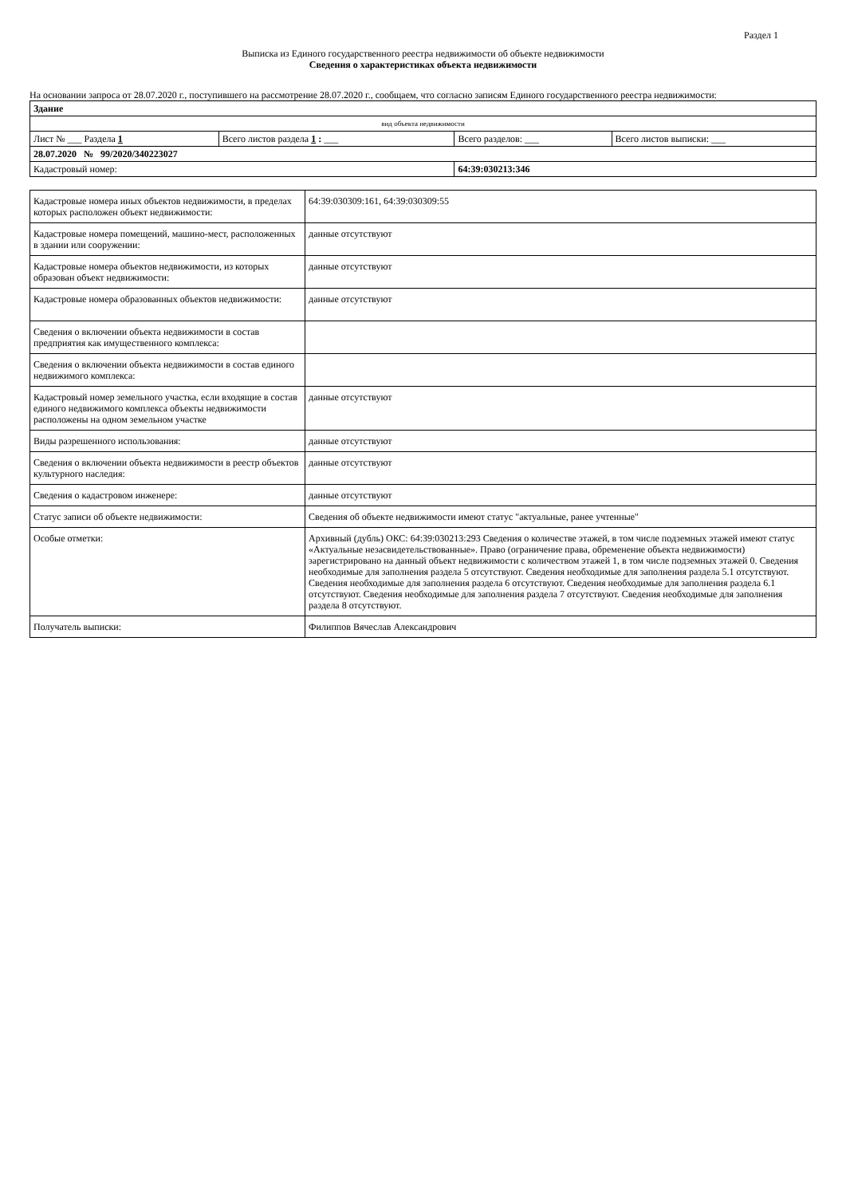Раздел 1
Выписка из Единого государственного реестра недвижимости об объекте недвижимости
Сведения о характеристиках объекта недвижимости
На основании запроса от 28.07.2020 г., поступившего на рассмотрение 28.07.2020 г., сообщаем, что согласно записям Единого государственного реестра недвижимости:
| Здание | | | |
| вид объекта недвижимости | | | |
| Лист № ___ Раздела 1 | Всего листов раздела 1 : ___ | Всего разделов: ___ | Всего листов выписки: ___ |
| 28.07.2020 № 99/2020/340223027 | | | |
| Кадастровый номер: | | 64:39:030213:346 | |
| Кадастровые номера иных объектов недвижимости, в пределах которых расположен объект недвижимости: | 64:39:030309:161, 64:39:030309:55 |
| Кадастровые номера помещений, машино-мест, расположенных в здании или сооружении: | данные отсутствуют |
| Кадастровые номера объектов недвижимости, из которых образован объект недвижимости: | данные отсутствуют |
| Кадастровые номера образованных объектов недвижимости: | данные отсутствуют |
| Сведения о включении объекта недвижимости в состав предприятия как имущественного комплекса: | |
| Сведения о включении объекта недвижимости в состав единого недвижимого комплекса: | |
| Кадастровый номер земельного участка, если входящие в состав единого недвижимого комплекса объекты недвижимости расположены на одном земельном участке | данные отсутствуют |
| Виды разрешенного использования: | данные отсутствуют |
| Сведения о включении объекта недвижимости в реестр объектов культурного наследия: | данные отсутствуют |
| Сведения о кадастровом инженере: | данные отсутствуют |
| Статус записи об объекте недвижимости: | Сведения об объекте недвижимости имеют статус "актуальные, ранее учтенные" |
| Особые отметки: | Архивный (дубль) ОКС: 64:39:030213:293 Сведения о количестве этажей, в том числе подземных этажей имеют статус «Актуальные незасвидетельствованные». Право (ограничение права, обременение объекта недвижимости) зарегистрировано на данный объект недвижимости с количеством этажей 1, в том числе подземных этажей 0. Сведения необходимые для заполнения раздела 5 отсутствуют. Сведения необходимые для заполнения раздела 5.1 отсутствуют. Сведения необходимые для заполнения раздела 6 отсутствуют. Сведения необходимые для заполнения раздела 6.1 отсутствуют. Сведения необходимые для заполнения раздела 7 отсутствуют. Сведения необходимые для заполнения раздела 8 отсутствуют. |
| Получатель выписки: | Филиппов Вячеслав Александрович |